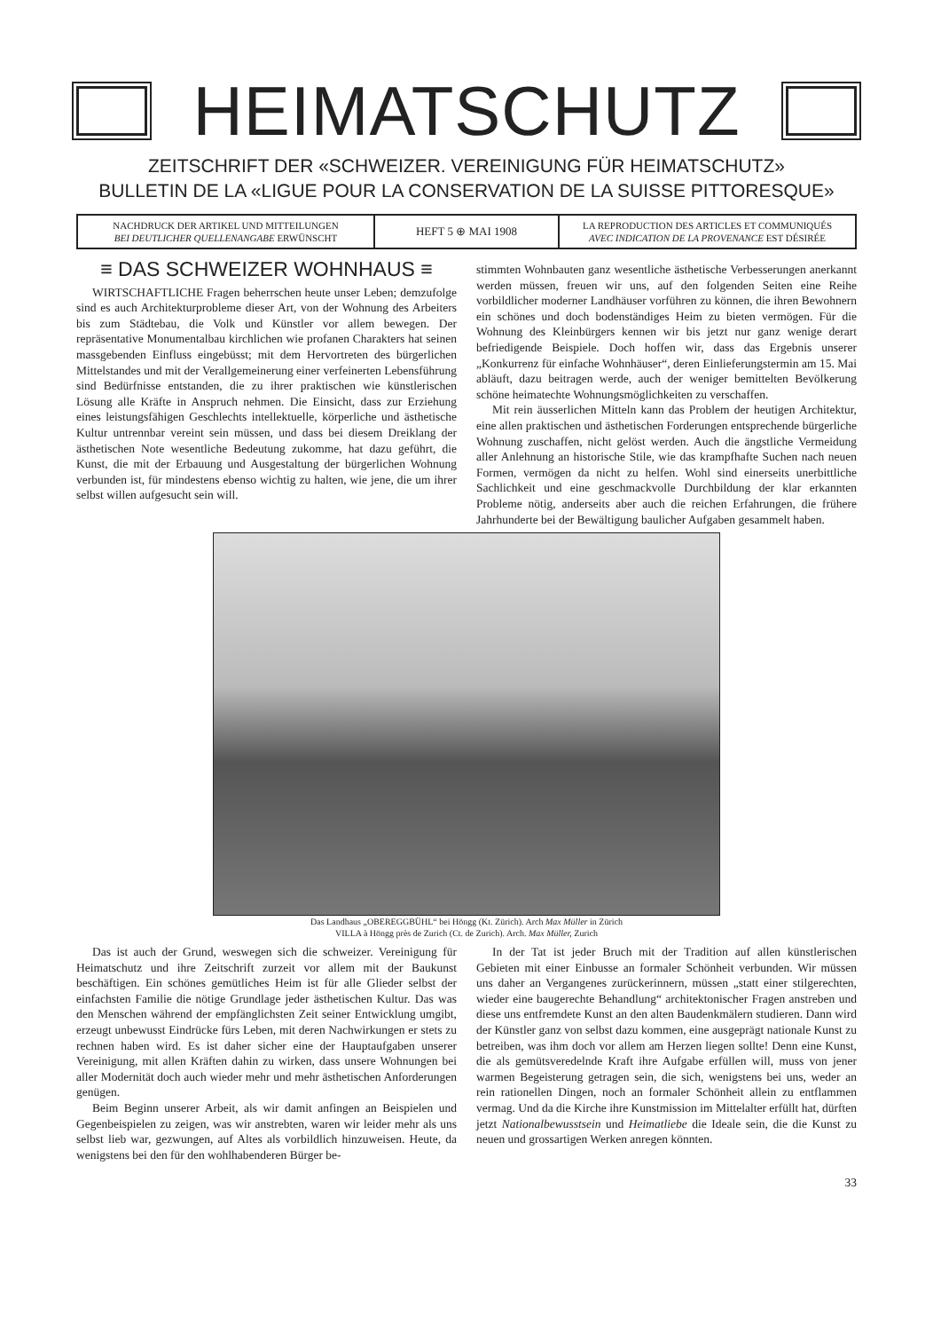HEIMATSCHUTZ
ZEITSCHRIFT DER «SCHWEIZER. VEREINIGUNG FÜR HEIMATSCHUTZ»
BULLETIN DE LA «LIGUE POUR LA CONSERVATION DE LA SUISSE PITTORESQUE»
NACHDRUCK DER ARTIKEL UND MITTEILUNGEN
BEI DEUTLICHER QUELLENANGABE ERWÜNSCHT
HEFT 5 ⊕ MAI 1908
LA REPRODUCTION DES ARTICLES ET COMMUNIQUÉS
AVEC INDICATION DE LA PROVENANCE EST DÉSIRÉE
≡ DAS SCHWEIZER WOHNHAUS ≡
WIRTSCHAFTLICHE Fragen beherrschen heute unser Leben; demzufolge sind es auch Architekturprobleme dieser Art, von der Wohnung des Arbeiters bis zum Städtebau, die Volk und Künstler vor allem bewegen. Der repräsentative Monumentalbau kirchlichen wie profanen Charakters hat seinen massgebenden Einfluss eingebüsst; mit dem Hervortreten des bürgerlichen Mittelstandes und mit der Verallgemeinerung einer verfeinerten Lebensführung sind Bedürfnisse entstanden, die zu ihrer praktischen wie künstlerischen Lösung alle Kräfte in Anspruch nehmen. Die Einsicht, dass zur Erziehung eines leistungsfähigen Geschlechts intellektuelle, körperliche und ästhetische Kultur untrennbar vereint sein müssen, und dass bei diesem Dreiklang der ästhetischen Note wesentliche Bedeutung zukomme, hat dazu geführt, die Kunst, die mit der Erbauung und Ausgestaltung der bürgerlichen Wohnung verbunden ist, für mindestens ebenso wichtig zu halten, wie jene, die um ihrer selbst willen aufgesucht sein will.
stimmten Wohnbauten ganz wesentliche ästhetische Verbesserungen anerkannt werden müssen, freuen wir uns, auf den folgenden Seiten eine Reihe vorbildlicher moderner Landhäuser vorführen zu können, die ihren Bewohnern ein schönes und doch bodenständiges Heim zu bieten vermögen. Für die Wohnung des Kleinbürgers kennen wir bis jetzt nur ganz wenige derart befriedigende Beispiele. Doch hoffen wir, dass das Ergebnis unserer „Konkurrenz für einfache Wohnhäuser“, deren Einlieferungstermin am 15. Mai abläuft, dazu beitragen werde, auch der weniger bemittelten Bevölkerung schöne heimatechte Wohnungsmöglichkeiten zu verschaffen.
Mit rein äusserlichen Mitteln kann das Problem der heutigen Architektur, eine allen praktischen und ästhetischen Forderungen entsprechende bürgerliche Wohnung zuschaffen, nicht gelöst werden. Auch die ängstliche Vermeidung aller Anlehnung an historische Stile, wie das krampfhafte Suchen nach neuen Formen, vermögen da nicht zu helfen. Wohl sind einerseits unerbittliche Sachlichkeit und eine geschmackvolle Durchbildung der klar erkannten Probleme nötig, anderseits aber auch die reichen Erfahrungen, die frühere Jahrhunderte bei der Bewältigung baulicher Aufgaben gesammelt haben.
Das Landhaus „OBEREGGBÜHL“ bei Höngg (Kt. Zürich). Arch Max Müller in Zürich
VILLA à Höngg près de Zurich (Ct. de Zurich). Arch. Max Müller, Zurich
Das ist auch der Grund, weswegen sich die schweizer. Vereinigung für Heimatschutz und ihre Zeitschrift zurzeit vor allem mit der Baukunst beschäftigen. Ein schönes gemütliches Heim ist für alle Glieder selbst der einfachsten Familie die nötige Grundlage jeder ästhetischen Kultur. Das was den Menschen während der empfänglichsten Zeit seiner Entwicklung umgibt, erzeugt unbewusst Eindrücke fürs Leben, mit deren Nachwirkungen er stets zu rechnen haben wird. Es ist daher sicher eine der Hauptaufgaben unserer Vereinigung, mit allen Kräften dahin zu wirken, dass unsere Wohnungen bei aller Modernität doch auch wieder mehr und mehr ästhetischen Anforderungen genügen.
Beim Beginn unserer Arbeit, als wir damit anfingen an Beispielen und Gegenbeispielen zu zeigen, was wir anstrebten, waren wir leider mehr als uns selbst lieb war, gezwungen, auf Altes als vorbildlich hinzuweisen. Heute, da wenigstens bei den für den wohlhabenderen Bürger be-
In der Tat ist jeder Bruch mit der Tradition auf allen künstlerischen Gebieten mit einer Einbusse an formaler Schönheit verbunden. Wir müssen uns daher an Vergangenes zurückerinnern, müssen „statt einer stilgerechten, wieder eine baugerechte Behandlung“ architektonischer Fragen anstreben und diese uns entfremdete Kunst an den alten Baudenkmälern studieren. Dann wird der Künstler ganz von selbst dazu kommen, eine ausgeprägt nationale Kunst zu betreiben, was ihm doch vor allem am Herzen liegen sollte! Denn eine Kunst, die als gemütsveredelnde Kraft ihre Aufgabe erfüllen will, muss von jener warmen Begeisterung getragen sein, die sich, wenigstens bei uns, weder an rein rationellen Dingen, noch an formaler Schönheit allein zu entflammen vermag. Und da die Kirche ihre Kunstmission im Mittelalter erfüllt hat, dürften jetzt Nationalbewusstsein und Heimatliebe die Ideale sein, die die Kunst zu neuen und grossartigen Werken anregen könnten.
33